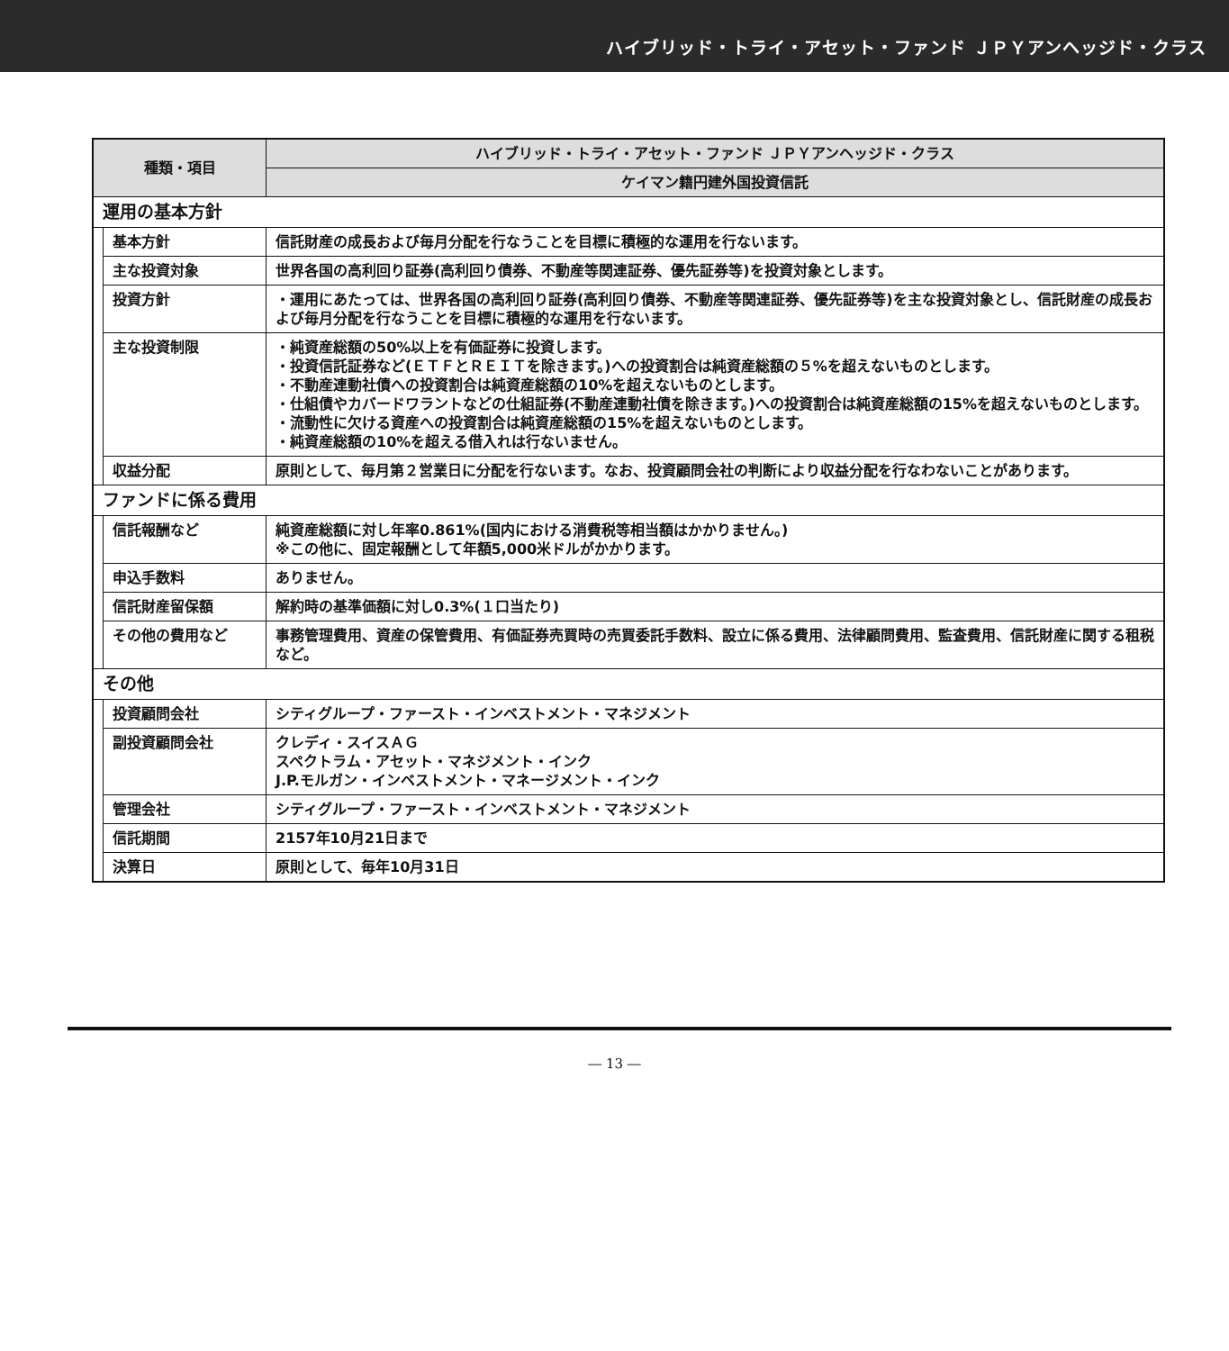ハイブリッド・トライ・アセット・ファンド ＪＰＹアンヘッジド・クラス
| 種類・項目 | | ハイブリッド・トライ・アセット・ファンド ＪＰＹアンヘッジド・クラス |
| --- | --- | --- |
| | | ケイマン籍円建外国投資信託 |
| 運用の基本方針 | | |
| | 基本方針 | 信託財産の成長および毎月分配を行なうことを目標に積極的な運用を行ないます。 |
| | 主な投資対象 | 世界各国の高利回り証券(高利回り債券、不動産等関連証券、優先証券等)を投資対象とします。 |
| | 投資方針 | ・運用にあたっては、世界各国の高利回り証券(高利回り債券、不動産等関連証券、優先証券等)を主な投資対象とし、信託財産の成長および毎月分配を行なうことを目標に積極的な運用を行ないます。 |
| | 主な投資制限 | ・純資産総額の50%以上を有価証券に投資します。 ・投資信託証券など(ＥＴＦとＲＥＩＴを除きます。)への投資割合は純資産総額の５%を超えないものとします。 ・不動産連動社債への投資割合は純資産総額の10%を超えないものとします。 ・仕組債やカバードワラントなどの仕組証券(不動産連動社債を除きます。)への投資割合は純資産総額の15%を超えないものとします。 ・流動性に欠ける資産への投資割合は純資産総額の15%を超えないものとします。 ・純資産総額の10%を超える借入れは行ないません。 |
| | 収益分配 | 原則として、毎月第２営業日に分配を行ないます。なお、投資顧問会社の判断により収益分配を行なわないことがあります。 |
| ファンドに係る費用 | | |
| | 信託報酬など | 純資産総額に対し年率0.861%(国内における消費税等相当額はかかりません。) ※この他に、固定報酬として年額5,000米ドルがかかります。 |
| | 申込手数料 | ありません。 |
| | 信託財産留保額 | 解約時の基準価額に対し0.3%(１口当たり) |
| | その他の費用など | 事務管理費用、資産の保管費用、有価証券売買時の売買委託手数料、設立に係る費用、法律顧問費用、監査費用、信託財産に関する租税など。 |
| その他 | | |
| | 投資顧問会社 | シティグループ・ファースト・インベストメント・マネジメント |
| | 副投資顧問会社 | クレディ・スイスＡＧ スペクトラム・アセット・マネジメント・インク J.P.モルガン・インベストメント・マネージメント・インク |
| | 管理会社 | シティグループ・ファースト・インベストメント・マネジメント |
| | 信託期間 | 2157年10月21日まで |
| | 決算日 | 原則として、毎年10月31日 |
― 13 ―